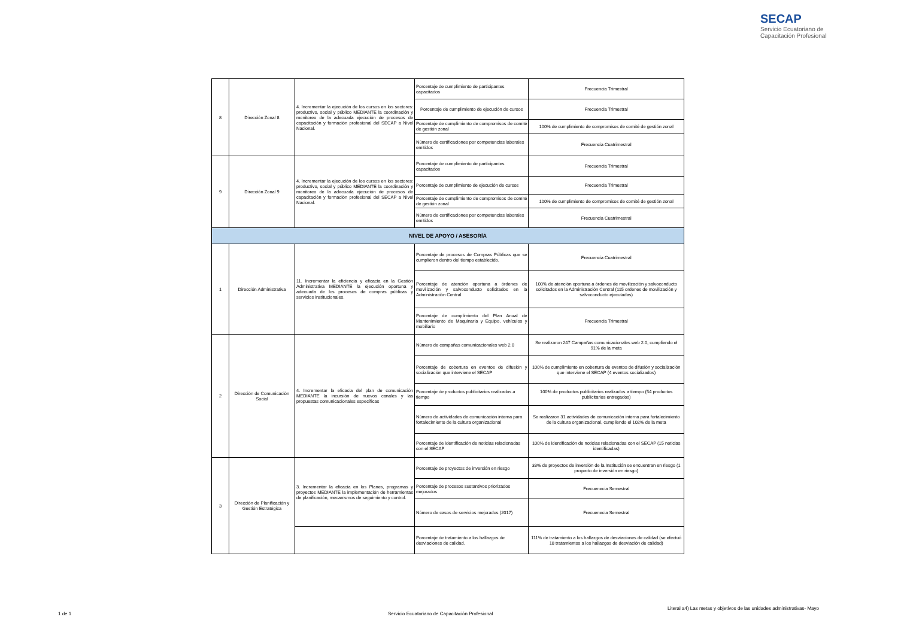SECAP
Servicio Ecuatoriano de
Capacitación Profesional
| 8 | Dirección Zonal 8 | 4. Incrementar la ejecución de los cursos en los sectores: productivo, social y público MEDIANTE la coordinación y monitoreo de la adecuada ejecución de procesos de capacitación y formación profesional del SECAP a Nivel Nacional. | Porcentaje de cumplimiento de participantes capacitados | Frecuencia Trimestral |
| | | | Porcentaje de cumplimiento de ejecución de cursos | Frecuencia Trimestral |
| | | | Porcentaje de cumplimiento de compromisos de comité de gestión zonal | 100% de cumplimiento de compromisos de comité de gestión zonal |
| | | | Número de certificaciones por competencias laborales emitidos | Frecuencia Cuatrimestral |
| 9 | Dirección Zonal 9 | 4. Incrementar la ejecución de los cursos en los sectores: productivo, social y público MEDIANTE la coordinación y monitoreo de la adecuada ejecución de procesos de capacitación y formación profesional del SECAP a Nivel Nacional. | Porcentaje de cumplimiento de participantes capacitados | Frecuencia Trimestral |
| | | | Porcentaje de cumplimiento de ejecución de cursos | Frecuencia Trimestral |
| | | | Porcentaje de cumplimiento de compromisos de comité de gestión zonal | 100% de cumplimiento de compromisos de comité de gestión zonal |
| | | | Número de certificaciones por competencias laborales emitidos | Frecuencia Cuatrimestral |
| NIVEL DE APOYO / ASESORÍA | | | | |
| 1 | Dirección Administrativa | 11. Incrementar la eficiencia y eficacia en la Gestión Administrativa MEDIANTE la ejecución oportuna y adecuada de los procesos de compras públicas y servicios institucionales. | Porcentaje de procesos de Compras Públicas que se cumplieron dentro del tiempo establecido. | Frecuencia Cuatrimestral |
| | | | Porcentaje de atención oportuna a órdenes de movilización y salvoconducto solicitados en la Administración Central | 100% de atención oportuna a órdenes de movilización y salvoconducto solicitados en la Administración Central (115 ordenes de movilización y salvoconducto ejecutadas) |
| | | | Porcentaje de cumplimiento del Plan Anual de Mantenimiento de Maquinaria y Equipo, vehículos y mobiliario | Frecuencia Trimestral |
| 2 | Dirección de Comunicación Social | 4. Incrementar la eficacia del plan de comunicación MEDIANTE la incursión de nuevos canales y las propuestas comunicacionales específicas | Número de campañas comunicacionales web 2.0 | Se realizaron 247 Campañas comunicacionales web 2.0, cumpliendo el 91% de la meta |
| | | | Porcentaje de cobertura en eventos de difusión y socialización que interviene el SECAP | 100% de cumplimiento en cobertura de eventos de difusión y socialización que interviene el SECAP (4 eventos socializados) |
| | | | Porcentaje de productos publicitarios realizados a tiempo | 100% de productos publicitarios realizados a tiempo (54 productos publicitarios entregados) |
| | | | Número de actividades de comunicación interna para fortalecimiento de la cultura organizacional | Se realizaron 31 actividades de comunicación interna para fortalecimiento de la cultura organizacional, cumpliendo el 102% de la meta |
| | | | Porcentaje de identificación de noticias relacionadas con el SECAP | 100% de identificación de noticias relacionadas con el SECAP (15 noticias identificadas) |
| 3 | Dirección de Planificación y Gestión Estratégica | 3. Incrementar la eficacia en los Planes, programas y proyectos MEDIANTE la implementación de herramientas de planificación, mecanismos de seguimiento y control. | Porcentaje de proyectos de inversión en riesgo | 33% de proyectos de inversión de la Institución se encuentran en riesgo (1 proyecto de inversión en riesgo) |
| | | | Porcentaje de procesos sustantivos priorizados mejorados | Frecuenecia Semestral |
| | | | Número de casos de servicios mejorados (2017) | Frecuenecia Semestral |
| | | | Porcentaje de tratamiento a los hallazgos de desviaciones de calidad. | 111% de tratamiento a los hallazgos de desviaciones de calidad (se efectuó 18 tratamientos a los hallazgos de desviación de calidad) |
1 de 1
Servicio Ecuatoriano de Capacitación Profesional
Literal a4) Las metas y objetivos de las unidades administrativas- Mayo